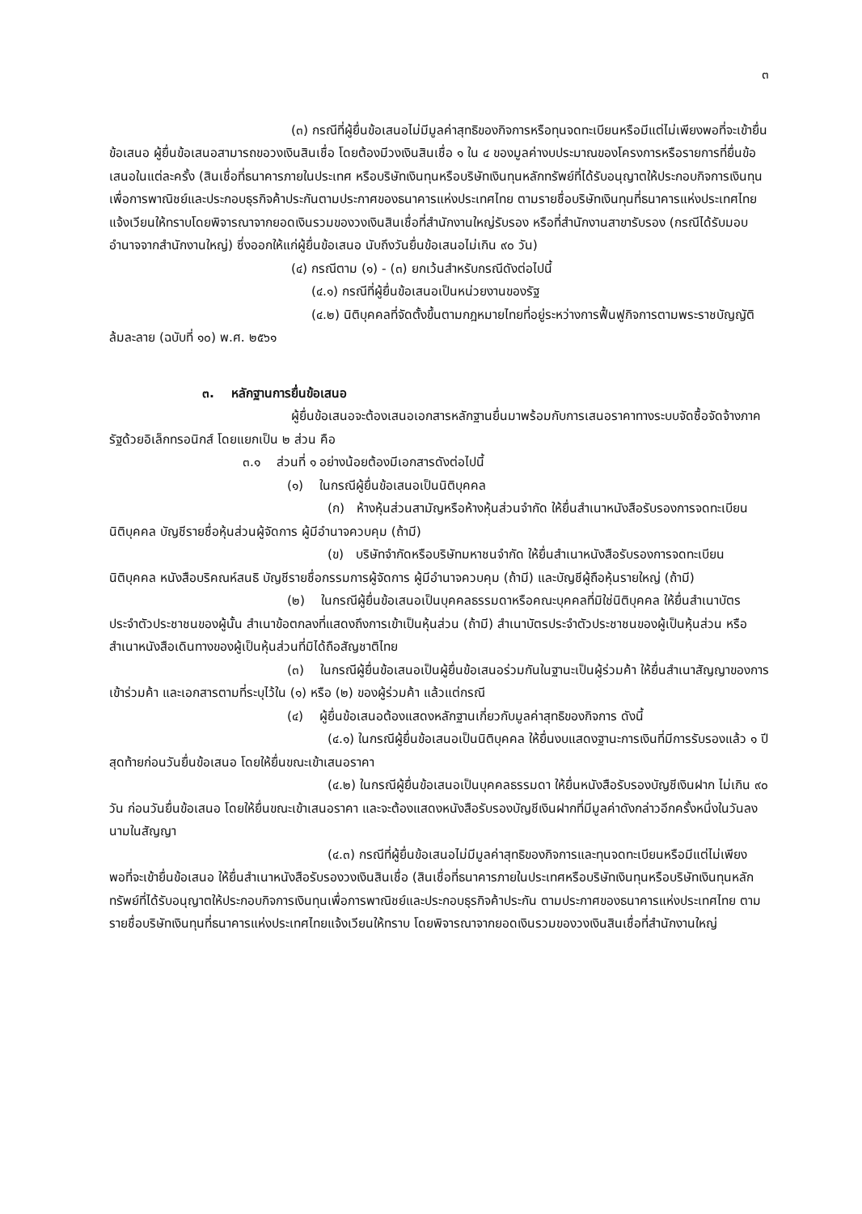๓
(๓) กรณีที่ผู้ยื่นข้อเสนอไม่มีมูลค่าสุทธิของกิจการหรือทุนจดทะเบียนหรือมีแต่ไม่เพียงพอที่จะเข้ายื่นข้อเสนอ ผู้ยื่นข้อเสนอสามารถขอวงเงินสินเชื่อ โดยต้องมีวงเงินสินเชื่อ ๑ ใน ๔ ของมูลค่างบประมาณของโครงการหรือรายการที่ยื่นข้อเสนอในแต่ละครั้ง (สินเชื่อที่ธนาคารภายในประเทศ หรือบริษัทเงินทุนหรือบริษัทเงินทุนหลักทรัพย์ที่ได้รับอนุญาตให้ประกอบกิจการเงินทุนเพื่อการพาณิชย์และประกอบธุรกิจค้าประกันตามประกาศของธนาคารแห่งประเทศไทย ตามรายชื่อบริษัทเงินทุนที่ธนาคารแห่งประเทศไทยแจ้งเวียนให้ทราบโดยพิจารณาจากยอดเงินรวมของวงเงินสินเชื่อที่สำนักงานใหญ่รับรอง หรือที่สำนักงานสาขารับรอง (กรณีได้รับมอบอำนาจจากสำนักงานใหญ่) ซึ่งออกให้แก่ผู้ยื่นข้อเสนอ นับถึงวันยื่นข้อเสนอไม่เกิน ๙๐ วัน)
(๔) กรณีตาม (๑) - (๓) ยกเว้นสำหรับกรณีดังต่อไปนี้
(๔.๑) กรณีที่ผู้ยื่นข้อเสนอเป็นหน่วยงานของรัฐ
(๔.๒) นิติบุคคลที่จัดตั้งขึ้นตามกฎหมายไทยที่อยู่ระหว่างการฟื้นฟูกิจการตามพระราชบัญญัติล้มละลาย (ฉบับที่ ๑๐) พ.ศ. ๒๕๖๑
๓. หลักฐานการยื่นข้อเสนอ
ผู้ยื่นข้อเสนอจะต้องเสนอเอกสารหลักฐานยื่นมาพร้อมกับการเสนอราคาทางระบบจัดซื้อจัดจ้างภาครัฐด้วยอิเล็กทรอนิกส์ โดยแยกเป็น ๒ ส่วน คือ
๓.๑ ส่วนที่ ๑ อย่างน้อยต้องมีเอกสารดังต่อไปนี้
(๑) ในกรณีผู้ยื่นข้อเสนอเป็นนิติบุคคล
(ก) ห้างหุ้นส่วนสามัญหรือห้างหุ้นส่วนจำกัด ให้ยื่นสำเนาหนังสือรับรองการจดทะเบียนนิติบุคคล บัญชีรายชื่อหุ้นส่วนผู้จัดการ ผู้มีอำนาจควบคุม (ถ้ามี)
(ข) บริษัทจำกัดหรือบริษัทมหาชนจำกัด ให้ยื่นสำเนาหนังสือรับรองการจดทะเบียน นิติบุคคล หนังสือบริคณห์สนธิ บัญชีรายชื่อกรรมการผู้จัดการ ผู้มีอำนาจควบคุม (ถ้ามี) และบัญชีผู้ถือหุ้นรายใหญ่ (ถ้ามี)
(๒) ในกรณีผู้ยื่นข้อเสนอเป็นบุคคลธรรมดาหรือคณะบุคคลที่มิใช่นิติบุคคล ให้ยื่นสำเนาบัตรประจำตัวประชาชนของผู้นั้น สำเนาข้อตกลงที่แสดงถึงการเข้าเป็นหุ้นส่วน (ถ้ามี) สำเนาบัตรประจำตัวประชาชนของผู้เป็นหุ้นส่วน หรือสำเนาหนังสือเดินทางของผู้เป็นหุ้นส่วนที่มิได้ถือสัญชาติไทย
(๓) ในกรณีผู้ยื่นข้อเสนอเป็นผู้ยื่นข้อเสนอร่วมกันในฐานะเป็นผู้ร่วมค้า ให้ยื่นสำเนาสัญญาของการเข้าร่วมค้า และเอกสารตามที่ระบุไว้ใน (๑) หรือ (๒) ของผู้ร่วมค้า แล้วแต่กรณี
(๔) ผู้ยื่นข้อเสนอต้องแสดงหลักฐานเกี่ยวกับมูลค่าสุทธิของกิจการ ดังนี้
(๔.๑) ในกรณีผู้ยื่นข้อเสนอเป็นนิติบุคคล ให้ยื่นงบแสดงฐานะการเงินที่มีการรับรองแล้ว ๑ ปีสุดท้ายก่อนวันยื่นข้อเสนอ โดยให้ยื่นขณะเข้าเสนอราคา
(๔.๒) ในกรณีผู้ยื่นข้อเสนอเป็นบุคคลธรรมดา ให้ยื่นหนังสือรับรองบัญชีเงินฝาก ไม่เกิน ๙๐ วัน ก่อนวันยื่นข้อเสนอ โดยให้ยื่นขณะเข้าเสนอราคา และจะต้องแสดงหนังสือรับรองบัญชีเงินฝากที่มีมูลค่าดังกล่าวอีกครั้งหนึ่งในวันลงนามในสัญญา
(๔.๓) กรณีที่ผู้ยื่นข้อเสนอไม่มีมูลค่าสุทธิของกิจการและทุนจดทะเบียนหรือมีแต่ไม่เพียงพอที่จะเข้ายื่นข้อเสนอ ให้ยื่นสำเนาหนังสือรับรองวงเงินสินเชื่อ (สินเชื่อที่ธนาคารภายในประเทศหรือบริษัทเงินทุนหรือบริษัทเงินทุนหลักทรัพย์ที่ได้รับอนุญาตให้ประกอบกิจการเงินทุนเพื่อการพาณิชย์และประกอบธุรกิจค้าประกัน ตามประกาศของธนาคารแห่งประเทศไทย ตามรายชื่อบริษัทเงินทุนที่ธนาคารแห่งประเทศไทยแจ้งเวียนให้ทราบ โดยพิจารณาจากยอดเงินรวมของวงเงินสินเชื่อที่สำนักงานใหญ่